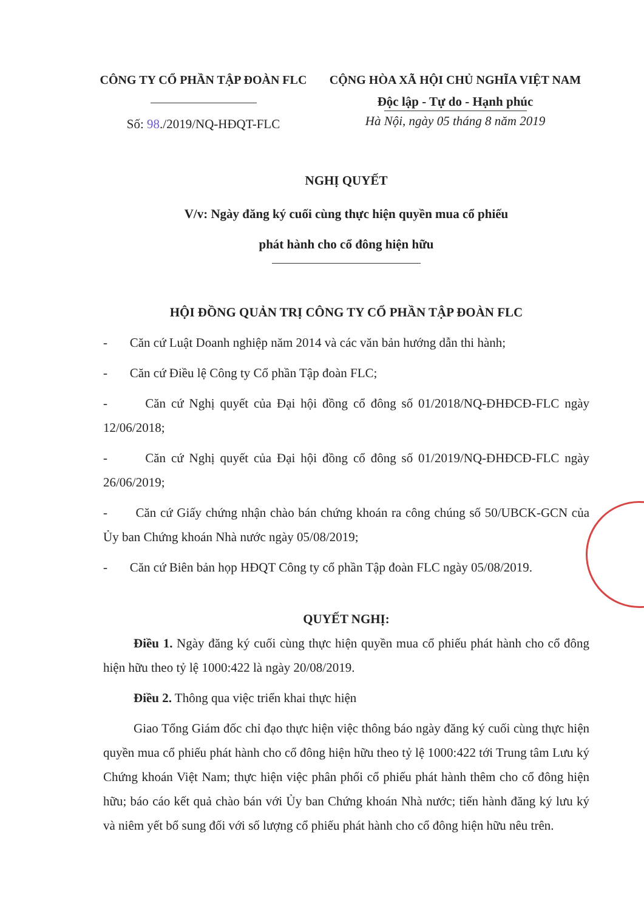CÔNG TY CỔ PHẦN TẬP ĐOÀN FLC
Số: 98./2019/NQ-HĐQT-FLC
CỘNG HÒA XÃ HỘI CHỦ NGHĨA VIỆT NAM
Độc lập - Tự do - Hạnh phúc
Hà Nội, ngày 05 tháng 8 năm 2019
NGHỊ QUYẾT
V/v: Ngày đăng ký cuối cùng thực hiện quyền mua cổ phiếu
phát hành cho cổ đông hiện hữu
HỘI ĐỒNG QUẢN TRỊ CÔNG TY CỔ PHẦN TẬP ĐOÀN FLC
- Căn cứ Luật Doanh nghiệp năm 2014 và các văn bản hướng dẫn thi hành;
- Căn cứ Điều lệ Công ty Cổ phần Tập đoàn FLC;
- Căn cứ Nghị quyết của Đại hội đồng cổ đông số 01/2018/NQ-ĐHĐCĐ-FLC ngày 12/06/2018;
- Căn cứ Nghị quyết của Đại hội đồng cổ đông số 01/2019/NQ-ĐHĐCĐ-FLC ngày 26/06/2019;
- Căn cứ Giấy chứng nhận chào bán chứng khoán ra công chúng số 50/UBCK-GCN của Ủy ban Chứng khoán Nhà nước ngày 05/08/2019;
- Căn cứ Biên bản họp HĐQT Công ty cổ phần Tập đoàn FLC ngày 05/08/2019.
QUYẾT NGHỊ:
Điều 1. Ngày đăng ký cuối cùng thực hiện quyền mua cổ phiếu phát hành cho cổ đông hiện hữu theo tỷ lệ 1000:422 là ngày 20/08/2019.
Điều 2. Thông qua việc triển khai thực hiện
Giao Tổng Giám đốc chỉ đạo thực hiện việc thông báo ngày đăng ký cuối cùng thực hiện quyền mua cổ phiếu phát hành cho cổ đông hiện hữu theo tỷ lệ 1000:422 tới Trung tâm Lưu ký Chứng khoán Việt Nam; thực hiện việc phân phối cổ phiếu phát hành thêm cho cổ đông hiện hữu; báo cáo kết quả chào bán với Ủy ban Chứng khoán Nhà nước; tiến hành đăng ký lưu ký và niêm yết bổ sung đối với số lượng cổ phiếu phát hành cho cổ đông hiện hữu nêu trên.